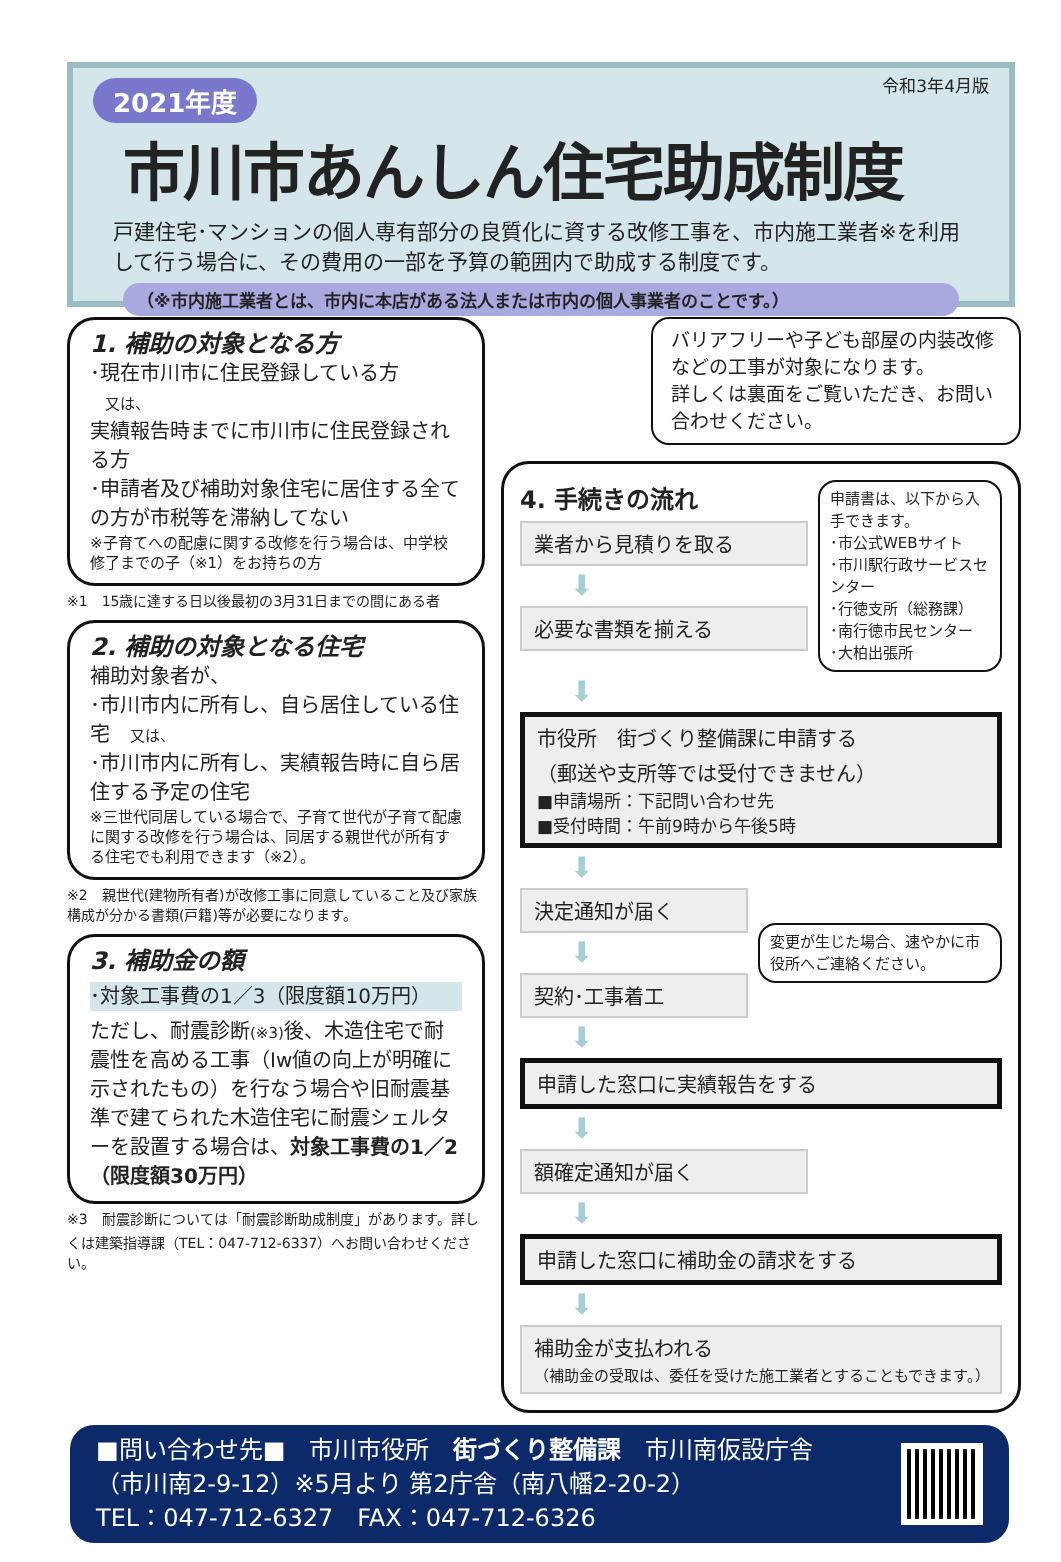令和3年4月版
2021年度
市川市あんしん住宅助成制度
戸建住宅･マンションの個人専有部分の良質化に資する改修工事を、市内施工業者※を利用して行う場合に、その費用の一部を予算の範囲内で助成する制度です。
（※市内施工業者とは、市内に本店がある法人または市内の個人事業者のことです。）
1. 補助の対象となる方
･現在市川市に住民登録している方
　又は、
実績報告時までに市川市に住民登録される方
･申請者及び補助対象住宅に居住する全ての方が市税等を滞納してない
※子育てへの配慮に関する改修を行う場合は、中学校修了までの子（※1）をお持ちの方
※1　15歳に達する日以後最初の3月31日までの間にある者
2. 補助の対象となる住宅
補助対象者が、
･市川市内に所有し、自ら居住している住宅　又は、
･市川市内に所有し、実績報告時に自ら居住する予定の住宅
※三世代同居している場合で、子育て世代が子育て配慮に関する改修を行う場合は、同居する親世代が所有する住宅でも利用できます（※2）。
※2　親世代(建物所有者)が改修工事に同意していること及び家族構成が分かる書類(戸籍)等が必要になります。
3. 補助金の額
･対象工事費の1／3（限度額10万円）
ただし、耐震診断(※3) 後、木造住宅で耐震性を高める工事（Iw値の向上が明確に示されたもの）を行なう場合や旧耐震基準で建てられた木造住宅に耐震シェルターを設置する場合は、対象工事費の1／2（限度額30万円）
※3　耐震診断については「耐震診断助成制度」があります。詳しくは建築指導課（TEL：047-712-6337）へお問い合わせください。
バリアフリーや子ども部屋の内装改修などの工事が対象になります。
詳しくは裏面をご覧いただき、お問い合わせください。
4. 手続きの流れ
業者から見積りを取る
⬇
必要な書類を揃える
申請書は、以下から入手できます。
･市公式WEBサイト
･市川駅行政サービスセンター
･行徳支所（総務課）
･南行徳市民センター
･大柏出張所
⬇
市役所　街づくり整備課に申請する
（郵送や支所等では受付できません）
■申請場所：下記問い合わせ先
■受付時間：午前9時から午後5時
⬇
決定通知が届く
⬇
契約･工事着工
変更が生じた場合、速やかに市役所へご連絡ください。
⬇
申請した窓口に実績報告をする
⬇
額確定通知が届く
⬇
申請した窓口に補助金の請求をする
⬇
補助金が支払われる
（補助金の受取は、委任を受けた施工業者とすることもできます。）
■問い合わせ先■　市川市役所　街づくり整備課　市川南仮設庁舎
（市川南2-9-12）※5月より 第2庁舎（南八幡2-20-2）
TEL：047-712-6327　FAX：047-712-6326